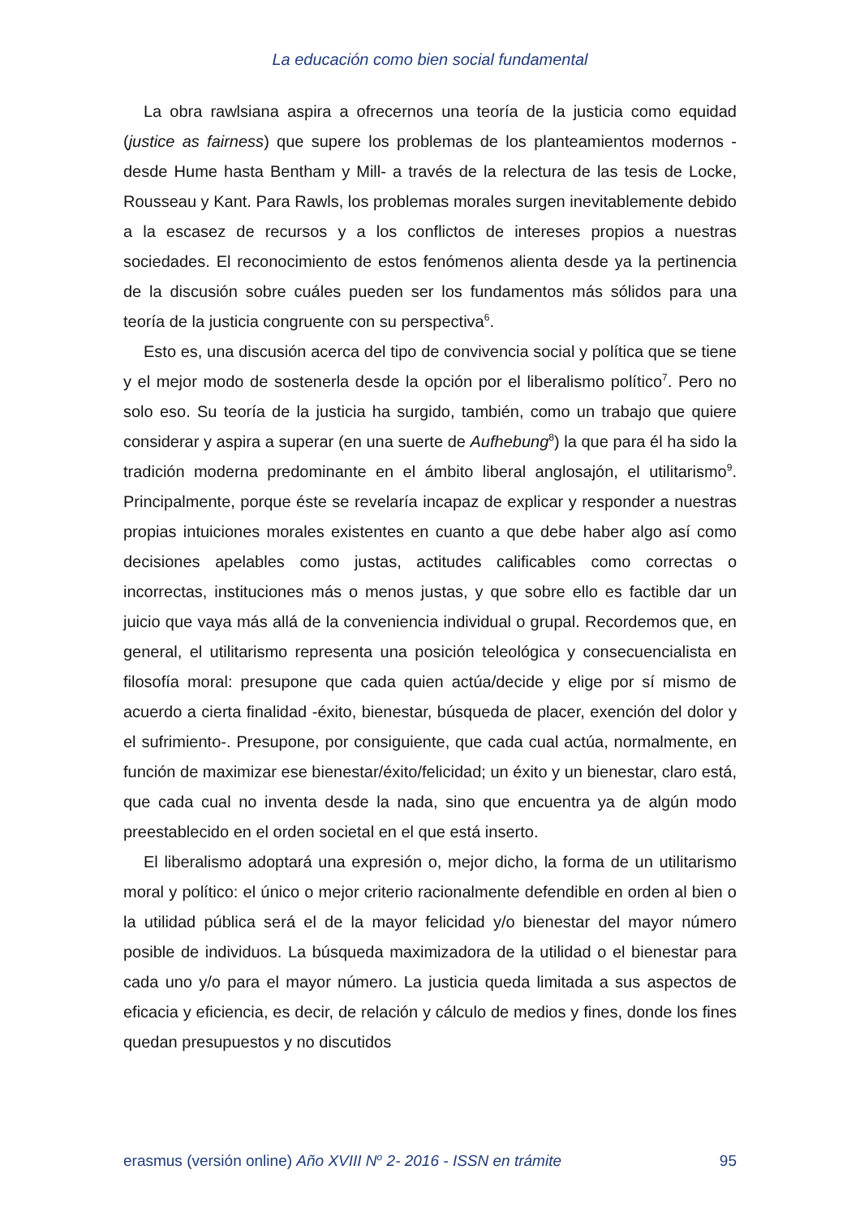La educación como bien social fundamental
La obra rawlsiana aspira a ofrecernos una teoría de la justicia como equidad (justice as fairness) que supere los problemas de los planteamientos modernos -desde Hume hasta Bentham y Mill- a través de la relectura de las tesis de Locke, Rousseau y Kant. Para Rawls, los problemas morales surgen inevitablemente debido a la escasez de recursos y a los conflictos de intereses propios a nuestras sociedades. El reconocimiento de estos fenómenos alienta desde ya la pertinencia de la discusión sobre cuáles pueden ser los fundamentos más sólidos para una teoría de la justicia congruente con su perspectiva<sup>6</sup>.
Esto es, una discusión acerca del tipo de convivencia social y política que se tiene y el mejor modo de sostenerla desde la opción por el liberalismo político<sup>7</sup>. Pero no solo eso. Su teoría de la justicia ha surgido, también, como un trabajo que quiere considerar y aspira a superar (en una suerte de Aufhebung<sup>8</sup>) la que para él ha sido la tradición moderna predominante en el ámbito liberal anglosajón, el utilitarismo<sup>9</sup>. Principalmente, porque éste se revelaría incapaz de explicar y responder a nuestras propias intuiciones morales existentes en cuanto a que debe haber algo así como decisiones apelables como justas, actitudes calificables como correctas o incorrectas, instituciones más o menos justas, y que sobre ello es factible dar un juicio que vaya más allá de la conveniencia individual o grupal. Recordemos que, en general, el utilitarismo representa una posición teleológica y consecuencialista en filosofía moral: presupone que cada quien actúa/decide y elige por sí mismo de acuerdo a cierta finalidad -éxito, bienestar, búsqueda de placer, exención del dolor y el sufrimiento-. Presupone, por consiguiente, que cada cual actúa, normalmente, en función de maximizar ese bienestar/éxito/felicidad; un éxito y un bienestar, claro está, que cada cual no inventa desde la nada, sino que encuentra ya de algún modo preestablecido en el orden societal en el que está inserto.
El liberalismo adoptará una expresión o, mejor dicho, la forma de un utilitarismo moral y político: el único o mejor criterio racionalmente defendible en orden al bien o la utilidad pública será el de la mayor felicidad y/o bienestar del mayor número posible de individuos. La búsqueda maximizadora de la utilidad o el bienestar para cada uno y/o para el mayor número. La justicia queda limitada a sus aspectos de eficacia y eficiencia, es decir, de relación y cálculo de medios y fines, donde los fines quedan presupuestos y no discutidos
erasmus (versión online) Año XVIII N<sup>o</sup> 2- 2016 - ISSN en trámite 95